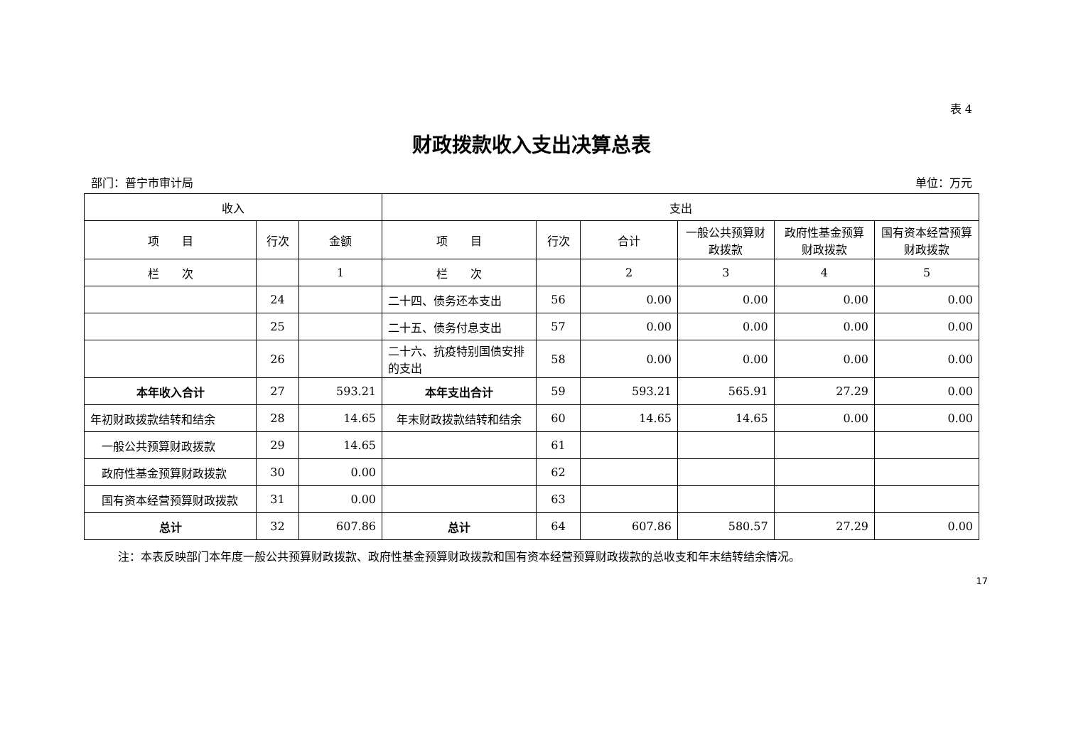表 4
财政拨款收入支出决算总表
部门：普宁市审计局 单位：万元
| 收入 | | | 支出 | | | | | |
| --- | --- | --- | --- | --- | --- | --- | --- | --- |
| 项 目 | 行次 | 金额 | 项 目 | 行次 | 合计 | 一般公共预算财政拨款 | 政府性基金预算财政拨款 | 国有资本经营预算财政拨款 |
| 栏 次 | | 1 | 栏 次 | | 2 | 3 | 4 | 5 |
| | 24 | | 二十四、债务还本支出 | 56 | 0.00 | 0.00 | 0.00 | 0.00 |
| | 25 | | 二十五、债务付息支出 | 57 | 0.00 | 0.00 | 0.00 | 0.00 |
| | 26 | | 二十六、抗疫特别国债安排的支出 | 58 | 0.00 | 0.00 | 0.00 | 0.00 |
| 本年收入合计 | 27 | 593.21 | 本年支出合计 | 59 | 593.21 | 565.91 | 27.29 | 0.00 |
| 年初财政拨款结转和结余 | 28 | 14.65 | 年末财政拨款结转和结余 | 60 | 14.65 | 14.65 | 0.00 | 0.00 |
| 一般公共预算财政拨款 | 29 | 14.65 | | 61 | | | | |
| 政府性基金预算财政拨款 | 30 | 0.00 | | 62 | | | | |
| 国有资本经营预算财政拨款 | 31 | 0.00 | | 63 | | | | |
| 总计 | 32 | 607.86 | 总计 | 64 | 607.86 | 580.57 | 27.29 | 0.00 |
注：本表反映部门本年度一般公共预算财政拨款、政府性基金预算财政拨款和国有资本经营预算财政拨款的总收支和年末结转结余情况。
17